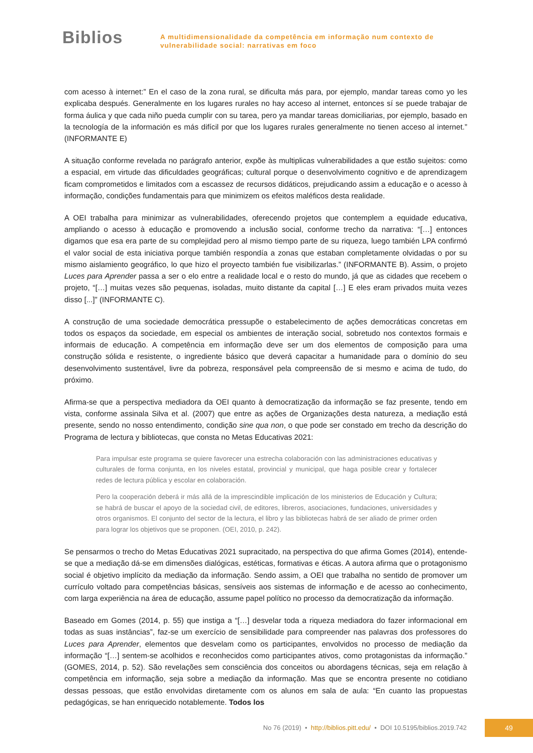Biblios
A multidimensionalidade da competência em informação num contexto de
vulnerabilidade social: narrativas em foco
com acesso à internet:” En el caso de la zona rural, se dificulta más para, por ejemplo, mandar tareas como yo les explicaba después. Generalmente en los lugares rurales no hay acceso al internet, entonces sí se puede trabajar de forma áulica y que cada niño pueda cumplir con su tarea, pero ya mandar tareas domiciliarias, por ejemplo, basado en la tecnología de la información es más difícil por que los lugares rurales generalmente no tienen acceso al internet.” (INFORMANTE E)
A situação conforme revelada no parágrafo anterior, expõe às multiplicas vulnerabilidades a que estão sujeitos: como a espacial, em virtude das dificuldades geográficas; cultural porque o desenvolvimento cognitivo e de aprendizagem ficam comprometidos e limitados com a escassez de recursos didáticos, prejudicando assim a educação e o acesso à informação, condições fundamentais para que minimizem os efeitos maléficos desta realidade.
A OEI trabalha para minimizar as vulnerabilidades, oferecendo projetos que contemplem a equidade educativa, ampliando o acesso à educação e promovendo a inclusão social, conforme trecho da narrativa: “[…] entonces digamos que esa era parte de su complejidad pero al mismo tiempo parte de su riqueza, luego también LPA confirmó el valor social de esta iniciativa porque también respondía a zonas que estaban completamente olvidadas o por su mismo aislamiento geográfico, lo que hizo el proyecto también fue visibilizarlas.” (INFORMANTE B). Assim, o projeto Luces para Aprender passa a ser o elo entre a realidade local e o resto do mundo, já que as cidades que recebem o projeto, “[…] muitas vezes são pequenas, isoladas, muito distante da capital […] E eles eram privados muita vezes disso [...]” (INFORMANTE C).
A construção de uma sociedade democrática pressupõe o estabelecimento de ações democráticas concretas em todos os espaços da sociedade, em especial os ambientes de interação social, sobretudo nos contextos formais e informais de educação. A competência em informação deve ser um dos elementos de composição para uma construção sólida e resistente, o ingrediente básico que deverá capacitar a humanidade para o domínio do seu desenvolvimento sustentável, livre da pobreza, responsável pela compreensão de si mesmo e acima de tudo, do próximo.
Afirma-se que a perspectiva mediadora da OEI quanto à democratização da informação se faz presente, tendo em vista, conforme assinala Silva et al. (2007) que entre as ações de Organizações desta natureza, a mediação está presente, sendo no nosso entendimento, condição sine qua non, o que pode ser constado em trecho da descrição do Programa de lectura y bibliotecas, que consta no Metas Educativas 2021:
Para impulsar este programa se quiere favorecer una estrecha colaboración con las administraciones educativas y culturales de forma conjunta, en los niveles estatal, provincial y municipal, que haga posible crear y fortalecer redes de lectura pública y escolar en colaboración.
Pero la cooperación deberá ir más allá de la imprescindible implicación de los ministerios de Educación y Cultura; se habrá de buscar el apoyo de la sociedad civil, de editores, libreros, asociaciones, fundaciones, universidades y otros organismos. El conjunto del sector de la lectura, el libro y las bibliotecas habrá de ser aliado de primer orden para lograr los objetivos que se proponen. (OEI, 2010, p. 242).
Se pensarmos o trecho do Metas Educativas 2021 supracitado, na perspectiva do que afirma Gomes (2014), entende-se que a mediação dá-se em dimensões dialógicas, estéticas, formativas e éticas. A autora afirma que o protagonismo social é objetivo implícito da mediação da informação. Sendo assim, a OEI que trabalha no sentido de promover um currículo voltado para competências básicas, sensíveis aos sistemas de informação e de acesso ao conhecimento, com larga experiência na área de educação, assume papel político no processo da democratização da informação.
Baseado em Gomes (2014, p. 55) que instiga a “[…] desvelar toda a riqueza mediadora do fazer informacional em todas as suas instâncias”, faz-se um exercício de sensibilidade para compreender nas palavras dos professores do Luces para Aprender, elementos que desvelam como os participantes, envolvidos no processo de mediação da informação “[…] sentem-se acolhidos e reconhecidos como participantes ativos, como protagonistas da informação.” (GOMES, 2014, p. 52). São revelações sem consciência dos conceitos ou abordagens técnicas, seja em relação à competência em informação, seja sobre a mediação da informação. Mas que se encontra presente no cotidiano dessas pessoas, que estão envolvidas diretamente com os alunos em sala de aula: “En cuanto las propuestas pedagógicas, se han enriquecido notablemente. Todos los
No 76 (2019) • http://biblios.pitt.edu/ • DOI 10.5195/biblios.2019.742
49